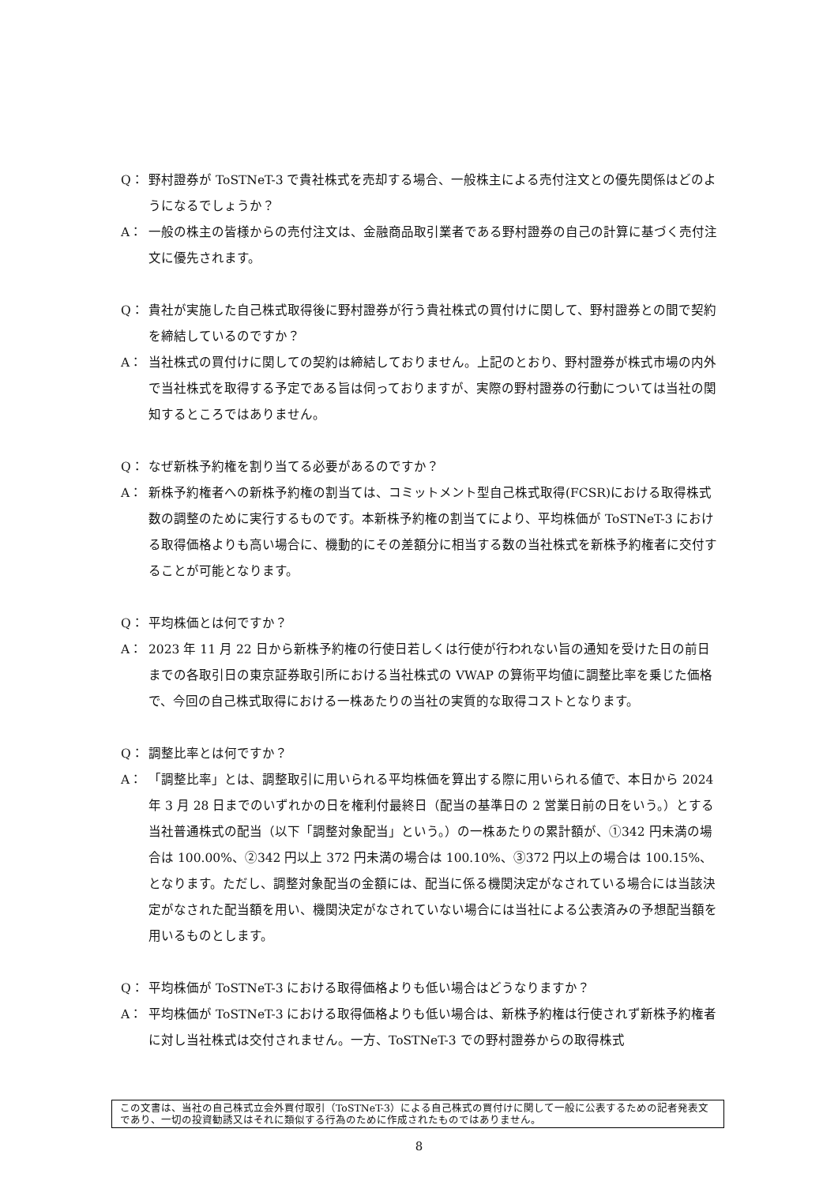Q： 野村證券が ToSTNeT-3 で貴社株式を売却する場合、一般株主による売付注文との優先関係はどのようになるでしょうか？
A： 一般の株主の皆様からの売付注文は、金融商品取引業者である野村證券の自己の計算に基づく売付注文に優先されます。
Q： 貴社が実施した自己株式取得後に野村證券が行う貴社株式の買付けに関して、野村證券との間で契約を締結しているのですか？
A： 当社株式の買付けに関しての契約は締結しておりません。上記のとおり、野村證券が株式市場の内外で当社株式を取得する予定である旨は伺っておりますが、実際の野村證券の行動については当社の関知するところではありません。
Q： なぜ新株予約権を割り当てる必要があるのですか？
A： 新株予約権者への新株予約権の割当ては、コミットメント型自己株式取得(FCSR)における取得株式数の調整のために実行するものです。本新株予約権の割当てにより、平均株価が ToSTNeT-3 における取得価格よりも高い場合に、機動的にその差額分に相当する数の当社株式を新株予約権者に交付することが可能となります。
Q： 平均株価とは何ですか？
A： 2023 年 11 月 22 日から新株予約権の行使日若しくは行使が行われない旨の通知を受けた日の前日までの各取引日の東京証券取引所における当社株式の VWAP の算術平均値に調整比率を乗じた価格で、今回の自己株式取得における一株あたりの当社の実質的な取得コストとなります。
Q： 調整比率とは何ですか？
A： 「調整比率」とは、調整取引に用いられる平均株価を算出する際に用いられる値で、本日から 2024 年 3 月 28 日までのいずれかの日を権利付最終日（配当の基準日の 2 営業日前の日をいう。）とする当社普通株式の配当（以下「調整対象配当」という。）の一株あたりの累計額が、①342 円未満の場合は 100.00%、②342 円以上 372 円未満の場合は 100.10%、③372 円以上の場合は 100.15%、となります。ただし、調整対象配当の金額には、配当に係る機関決定がなされている場合には当該決定がなされた配当額を用い、機関決定がなされていない場合には当社による公表済みの予想配当額を用いるものとします。
Q： 平均株価が ToSTNeT-3 における取得価格よりも低い場合はどうなりますか？
A： 平均株価が ToSTNeT-3 における取得価格よりも低い場合は、新株予約権は行使されず新株予約権者に対し当社株式は交付されません。一方、ToSTNeT-3 での野村證券からの取得株式
この文書は、当社の自己株式立会外買付取引（ToSTNeT-3）による自己株式の買付けに関して一般に公表するための記者発表文であり、一切の投資勧誘又はそれに類似する行為のために作成されたものではありません。
8